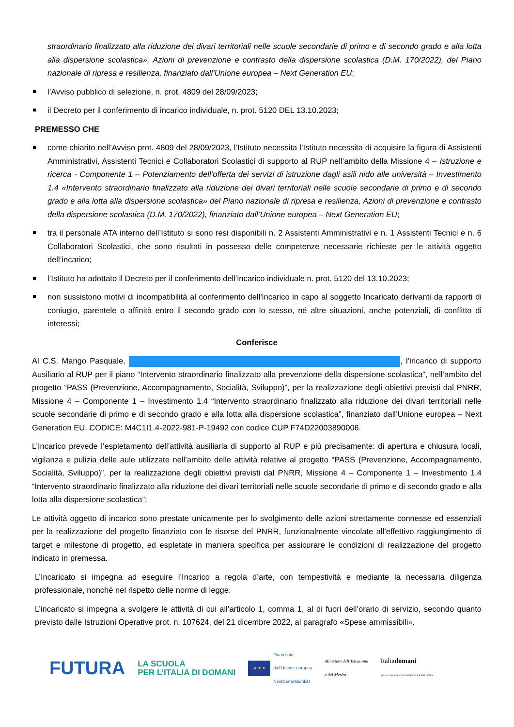straordinario finalizzato alla riduzione dei divari territoriali nelle scuole secondarie di primo e di secondo grado e alla lotta alla dispersione scolastica», Azioni di prevenzione e contrasto della dispersione scolastica (D.M. 170/2022), del Piano nazionale di ripresa e resilienza, finanziato dall’Unione europea – Next Generation EU;
l’Avviso pubblico di selezione, n. prot. 4809 del 28/09/2023;
il Decreto per il conferimento di incarico individuale, n. prot. 5120 DEL 13.10.2023;
PREMESSO CHE
come chiarito nell’Avviso prot. 4809 del 28/09/2023, l’Istituto necessita l’Istituto necessita di acquisire la figura di Assistenti Amministrativi, Assistenti Tecnici e Collaboratori Scolastici di supporto al RUP nell’ambito della Missione 4 – Istruzione e ricerca - Componente 1 – Potenziamento dell’offerta dei servizi di istruzione dagli asili nido alle università – Investimento 1.4 «Intervento straordinario finalizzato alla riduzione dei divari territoriali nelle scuole secondarie di primo e di secondo grado e alla lotta alla dispersione scolastica» del Piano nazionale di ripresa e resilienza, Azioni di prevenzione e contrasto della dispersione scolastica (D.M. 170/2022), finanziato dall’Unione europea – Next Generation EU;
tra il personale ATA interno dell’Istituto si sono resi disponibili n. 2 Assistenti Amministrativi e n. 1 Assistenti Tecnici e n. 6 Collaboratori Scolastici, che sono risultati in possesso delle competenze necessarie richieste per le attività oggetto dell’incarico;
l’Istituto ha adottato il Decreto per il conferimento dell’incarico individuale n. prot. 5120 del 13.10.2023;
non sussistono motivi di incompatibilità al conferimento dell’incarico in capo al soggetto Incaricato derivanti da rapporti di coniugio, parentele o affinità entro il secondo grado con lo stesso, né altre situazioni, anche potenziali, di conflitto di interessi;
Conferisce
Al C.S. Mango Pasquale, , l’incarico di supporto Ausiliario al RUP per il piano “Intervento straordinario finalizzato alla prevenzione della dispersione scolastica”, nell’ambito del progetto “PASS (Prevenzione, Accompagnamento, Socialità, Sviluppo)”, per la realizzazione degli obiettivi previsti dal PNRR, Missione 4 – Componente 1 – Investimento 1.4 “Intervento straordinario finalizzato alla riduzione dei divari territoriali nelle scuole secondarie di primo e di secondo grado e alla lotta alla dispersione scolastica”, finanziato dall’Unione europea – Next Generation EU. CODICE: M4C1I1.4-2022-981-P-19492 con codice CUP F74D22003890006.
L’Incarico prevede l’espletamento dell’attività ausiliaria di supporto al RUP e più precisamente: di apertura e chiusura locali, vigilanza e pulizia delle aule utilizzate nell’ambito delle attività relative al progetto “PASS (Prevenzione, Accompagnamento, Socialità, Sviluppo)”, per la realizzazione degli obiettivi previsti dal PNRR, Missione 4 – Componente 1 – Investimento 1.4 “Intervento straordinario finalizzato alla riduzione dei divari territoriali nelle scuole secondarie di primo e di secondo grado e alla lotta alla dispersione scolastica”;
Le attività oggetto di incarico sono prestate unicamente per lo svolgimento delle azioni strettamente connesse ed essenziali per la realizzazione del progetto finanziato con le risorse del PNRR, funzionalmente vincolate all’effettivo raggiungimento di target e milestone di progetto, ed espletate in maniera specifica per assicurare le condizioni di realizzazione del progetto indicato in premessa.
L’Incaricato si impegna ad eseguire l’Incarico a regola d’arte, con tempestività e mediante la necessaria diligenza professionale, nonché nel rispetto delle norme di legge.
L’incaricato si impegna a svolgere le attività di cui all’articolo 1, comma 1, al di fuori dell’orario di servizio, secondo quanto previsto dalle Istruzioni Operative prot. n. 107624, del 21 dicembre 2022, al paragrafo «Spese ammissibili».
FUTURA
LA SCUOLA
PER L’ITALIA DI DOMANI
★ ★ ★
Finanziato
dall’Unione europea
NextGenerationEU
Ministero dell’Istruzione
e del Merito
Italiadomani
PIANO NAZIONALE DI RIPRESA E RESILIENZA